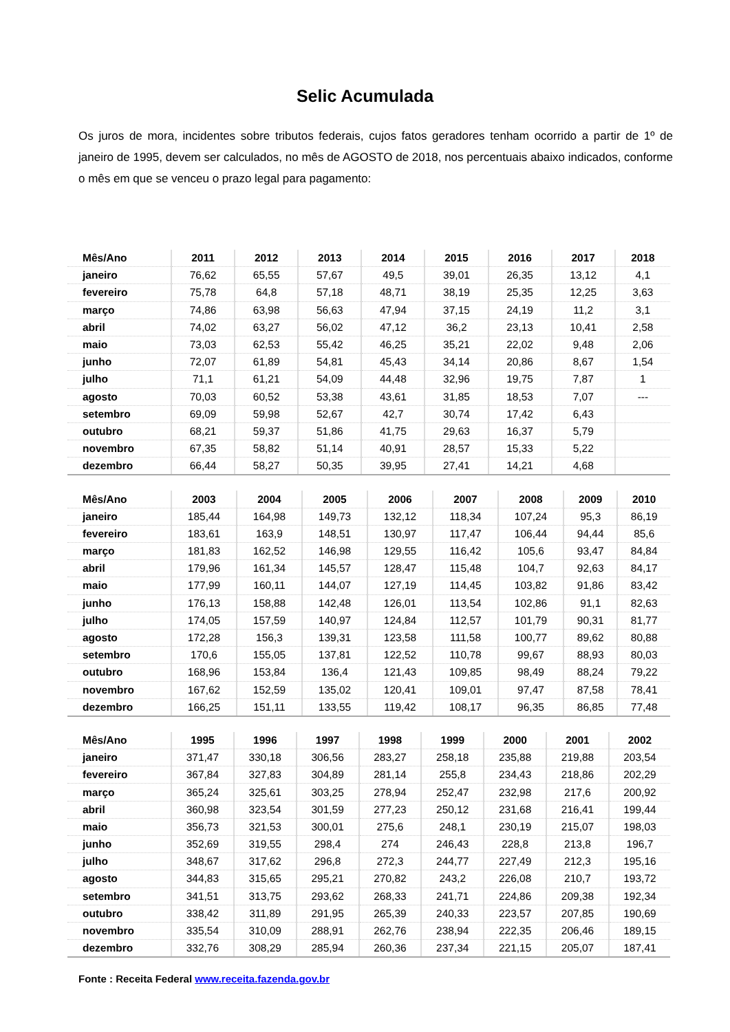Selic Acumulada
Os juros de mora, incidentes sobre tributos federais, cujos fatos geradores tenham ocorrido a partir de 1º de janeiro de 1995, devem ser calculados, no mês de AGOSTO de 2018, nos percentuais abaixo indicados, conforme o mês em que se venceu o prazo legal para pagamento:
| Mês/Ano | 2011 | 2012 | 2013 | 2014 | 2015 | 2016 | 2017 | 2018 |
| --- | --- | --- | --- | --- | --- | --- | --- | --- |
| janeiro | 76,62 | 65,55 | 57,67 | 49,5 | 39,01 | 26,35 | 13,12 | 4,1 |
| fevereiro | 75,78 | 64,8 | 57,18 | 48,71 | 38,19 | 25,35 | 12,25 | 3,63 |
| março | 74,86 | 63,98 | 56,63 | 47,94 | 37,15 | 24,19 | 11,2 | 3,1 |
| abril | 74,02 | 63,27 | 56,02 | 47,12 | 36,2 | 23,13 | 10,41 | 2,58 |
| maio | 73,03 | 62,53 | 55,42 | 46,25 | 35,21 | 22,02 | 9,48 | 2,06 |
| junho | 72,07 | 61,89 | 54,81 | 45,43 | 34,14 | 20,86 | 8,67 | 1,54 |
| julho | 71,1 | 61,21 | 54,09 | 44,48 | 32,96 | 19,75 | 7,87 | 1 |
| agosto | 70,03 | 60,52 | 53,38 | 43,61 | 31,85 | 18,53 | 7,07 | --- |
| setembro | 69,09 | 59,98 | 52,67 | 42,7 | 30,74 | 17,42 | 6,43 | |
| outubro | 68,21 | 59,37 | 51,86 | 41,75 | 29,63 | 16,37 | 5,79 | |
| novembro | 67,35 | 58,82 | 51,14 | 40,91 | 28,57 | 15,33 | 5,22 | |
| dezembro | 66,44 | 58,27 | 50,35 | 39,95 | 27,41 | 14,21 | 4,68 | |
| Mês/Ano | 2003 | 2004 | 2005 | 2006 | 2007 | 2008 | 2009 | 2010 |
| --- | --- | --- | --- | --- | --- | --- | --- | --- |
| janeiro | 185,44 | 164,98 | 149,73 | 132,12 | 118,34 | 107,24 | 95,3 | 86,19 |
| fevereiro | 183,61 | 163,9 | 148,51 | 130,97 | 117,47 | 106,44 | 94,44 | 85,6 |
| março | 181,83 | 162,52 | 146,98 | 129,55 | 116,42 | 105,6 | 93,47 | 84,84 |
| abril | 179,96 | 161,34 | 145,57 | 128,47 | 115,48 | 104,7 | 92,63 | 84,17 |
| maio | 177,99 | 160,11 | 144,07 | 127,19 | 114,45 | 103,82 | 91,86 | 83,42 |
| junho | 176,13 | 158,88 | 142,48 | 126,01 | 113,54 | 102,86 | 91,1 | 82,63 |
| julho | 174,05 | 157,59 | 140,97 | 124,84 | 112,57 | 101,79 | 90,31 | 81,77 |
| agosto | 172,28 | 156,3 | 139,31 | 123,58 | 111,58 | 100,77 | 89,62 | 80,88 |
| setembro | 170,6 | 155,05 | 137,81 | 122,52 | 110,78 | 99,67 | 88,93 | 80,03 |
| outubro | 168,96 | 153,84 | 136,4 | 121,43 | 109,85 | 98,49 | 88,24 | 79,22 |
| novembro | 167,62 | 152,59 | 135,02 | 120,41 | 109,01 | 97,47 | 87,58 | 78,41 |
| dezembro | 166,25 | 151,11 | 133,55 | 119,42 | 108,17 | 96,35 | 86,85 | 77,48 |
| Mês/Ano | 1995 | 1996 | 1997 | 1998 | 1999 | 2000 | 2001 | 2002 |
| --- | --- | --- | --- | --- | --- | --- | --- | --- |
| janeiro | 371,47 | 330,18 | 306,56 | 283,27 | 258,18 | 235,88 | 219,88 | 203,54 |
| fevereiro | 367,84 | 327,83 | 304,89 | 281,14 | 255,8 | 234,43 | 218,86 | 202,29 |
| março | 365,24 | 325,61 | 303,25 | 278,94 | 252,47 | 232,98 | 217,6 | 200,92 |
| abril | 360,98 | 323,54 | 301,59 | 277,23 | 250,12 | 231,68 | 216,41 | 199,44 |
| maio | 356,73 | 321,53 | 300,01 | 275,6 | 248,1 | 230,19 | 215,07 | 198,03 |
| junho | 352,69 | 319,55 | 298,4 | 274 | 246,43 | 228,8 | 213,8 | 196,7 |
| julho | 348,67 | 317,62 | 296,8 | 272,3 | 244,77 | 227,49 | 212,3 | 195,16 |
| agosto | 344,83 | 315,65 | 295,21 | 270,82 | 243,2 | 226,08 | 210,7 | 193,72 |
| setembro | 341,51 | 313,75 | 293,62 | 268,33 | 241,71 | 224,86 | 209,38 | 192,34 |
| outubro | 338,42 | 311,89 | 291,95 | 265,39 | 240,33 | 223,57 | 207,85 | 190,69 |
| novembro | 335,54 | 310,09 | 288,91 | 262,76 | 238,94 | 222,35 | 206,46 | 189,15 |
| dezembro | 332,76 | 308,29 | 285,94 | 260,36 | 237,34 | 221,15 | 205,07 | 187,41 |
Fonte : Receita Federal www.receita.fazenda.gov.br